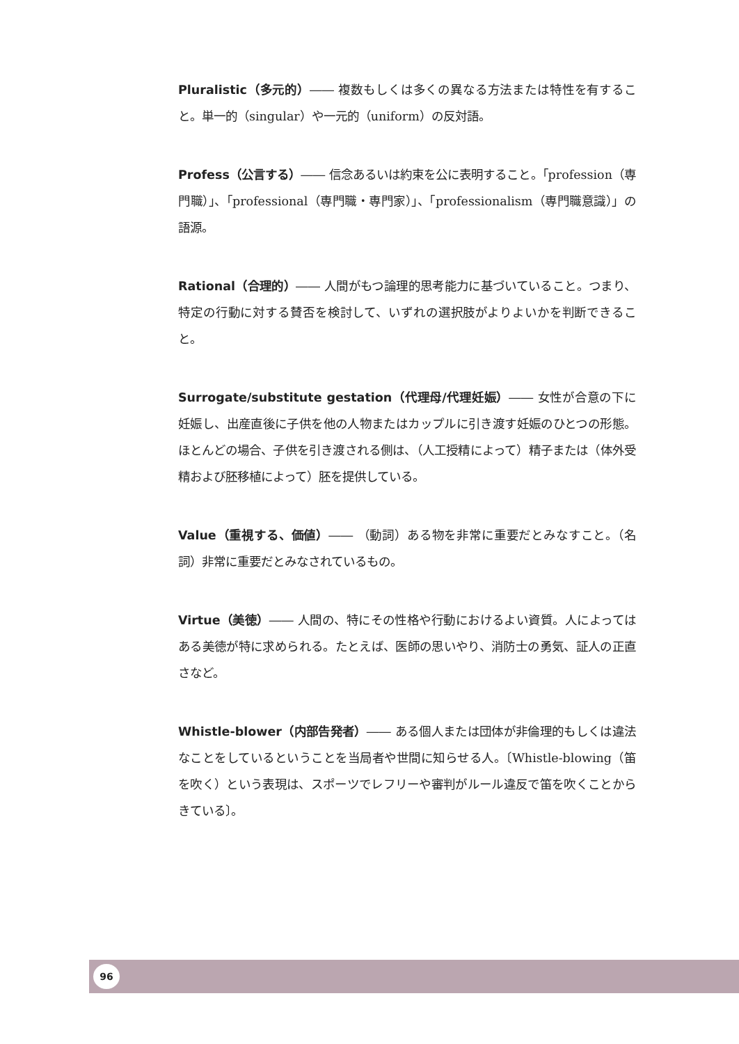Pluralistic（多元的）―― 複数もしくは多くの異なる方法または特性を有すること。単一的（singular）や一元的（uniform）の反対語。
Profess（公言する）―― 信念あるいは約束を公に表明すること。「profession（専門職）」、「professional（専門職・専門家）」、「professionalism（専門職意識）」の語源。
Rational（合理的）―― 人間がもつ論理的思考能力に基づいていること。つまり、特定の行動に対する賛否を検討して、いずれの選択肢がよりよいかを判断できること。
Surrogate/substitute gestation（代理母/代理妊娠）―― 女性が合意の下に妊娠し、出産直後に子供を他の人物またはカップルに引き渡す妊娠のひとつの形態。ほとんどの場合、子供を引き渡される側は、（人工授精によって）精子または（体外受精および胚移植によって）胚を提供している。
Value（重視する、価値）―― （動詞）ある物を非常に重要だとみなすこと。（名詞）非常に重要だとみなされているもの。
Virtue（美徳）―― 人間の、特にその性格や行動におけるよい資質。人によってはある美徳が特に求められる。たとえば、医師の思いやり、消防士の勇気、証人の正直さなど。
Whistle-blower（内部告発者）―― ある個人または団体が非倫理的もしくは違法なことをしているということを当局者や世間に知らせる人。〔Whistle-blowing（笛を吹く）という表現は、スポーツでレフリーや審判がルール違反で笛を吹くことからきている〕。
96